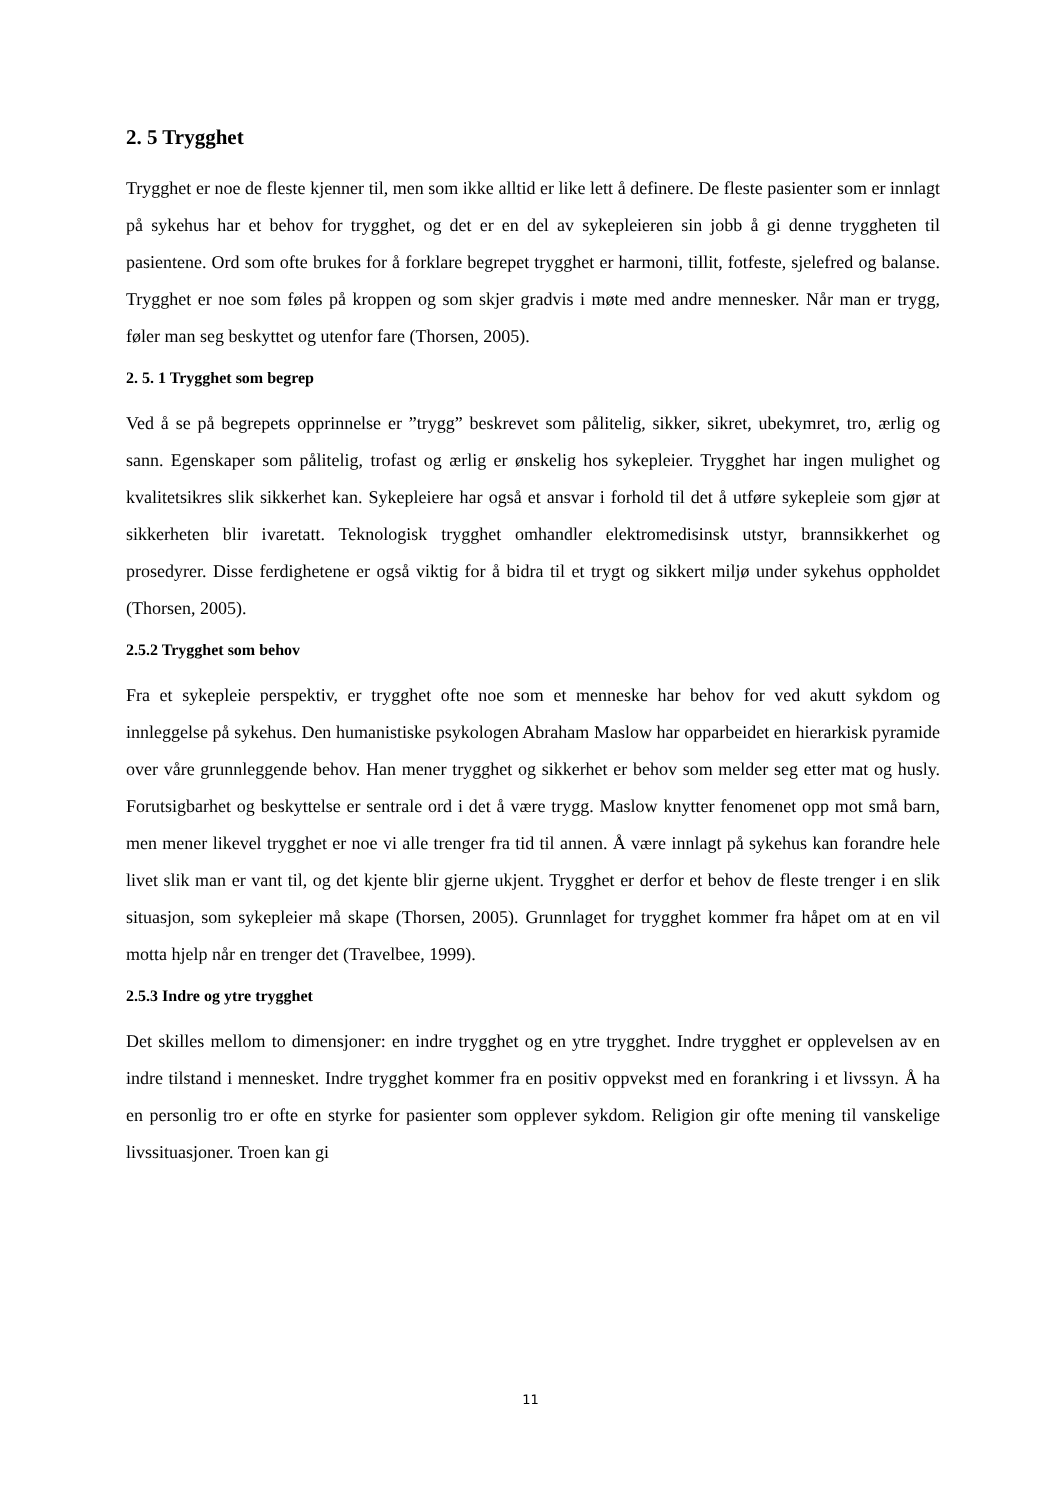2. 5 Trygghet
Trygghet er noe de fleste kjenner til, men som ikke alltid er like lett å definere. De fleste pasienter som er innlagt på sykehus har et behov for trygghet, og det er en del av sykepleieren sin jobb å gi denne tryggheten til pasientene. Ord som ofte brukes for å forklare begrepet trygghet er harmoni, tillit, fotfeste, sjelefred og balanse. Trygghet er noe som føles på kroppen og som skjer gradvis i møte med andre mennesker. Når man er trygg, føler man seg beskyttet og utenfor fare (Thorsen, 2005).
2. 5. 1 Trygghet som begrep
Ved å se på begrepets opprinnelse er ”trygg” beskrevet som pålitelig, sikker, sikret, ubekymret, tro, ærlig og sann. Egenskaper som pålitelig, trofast og ærlig er ønskelig hos sykepleier. Trygghet har ingen mulighet og kvalitetsikres slik sikkerhet kan. Sykepleiere har også et ansvar i forhold til det å utføre sykepleie som gjør at sikkerheten blir ivaretatt. Teknologisk trygghet omhandler elektromedisinsk utstyr, brannsikkerhet og prosedyrer. Disse ferdighetene er også viktig for å bidra til et trygt og sikkert miljø under sykehus oppholdet (Thorsen, 2005).
2.5.2 Trygghet som behov
Fra et sykepleie perspektiv, er trygghet ofte noe som et menneske har behov for ved akutt sykdom og innleggelse på sykehus. Den humanistiske psykologen Abraham Maslow har opparbeidet en hierarkisk pyramide over våre grunnleggende behov. Han mener trygghet og sikkerhet er behov som melder seg etter mat og husly. Forutsigbarhet og beskyttelse er sentrale ord i det å være trygg. Maslow knytter fenomenet opp mot små barn, men mener likevel trygghet er noe vi alle trenger fra tid til annen. Å være innlagt på sykehus kan forandre hele livet slik man er vant til, og det kjente blir gjerne ukjent. Trygghet er derfor et behov de fleste trenger i en slik situasjon, som sykepleier må skape (Thorsen, 2005). Grunnlaget for trygghet kommer fra håpet om at en vil motta hjelp når en trenger det (Travelbee, 1999).
2.5.3 Indre og ytre trygghet
Det skilles mellom to dimensjoner: en indre trygghet og en ytre trygghet. Indre trygghet er opplevelsen av en indre tilstand i mennesket. Indre trygghet kommer fra en positiv oppvekst med en forankring i et livssyn. Å ha en personlig tro er ofte en styrke for pasienter som opplever sykdom. Religion gir ofte mening til vanskelige livssituasjoner. Troen kan gi
11